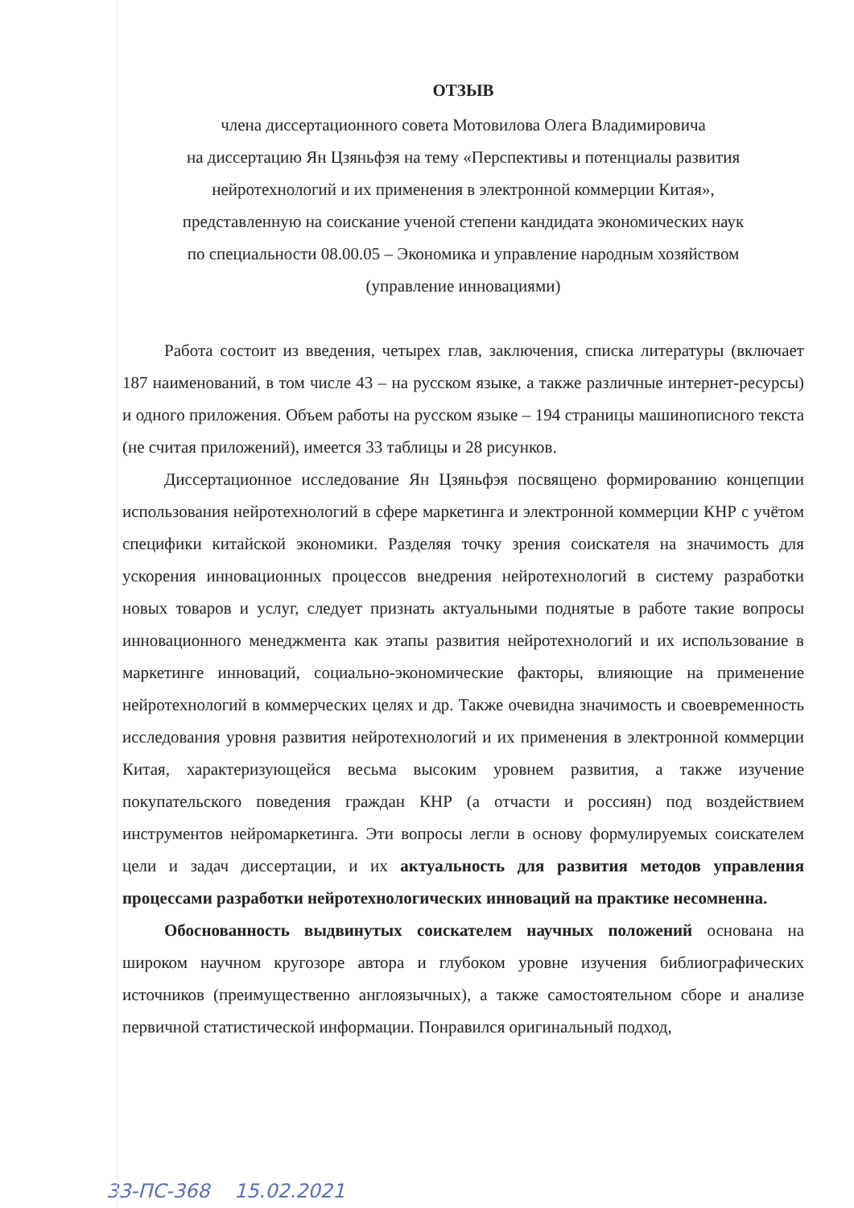ОТЗЫВ
члена диссертационного совета Мотовилова Олега Владимировича
на диссертацию Ян Цзяньфэя на тему «Перспективы и потенциалы развития
нейротехнологий и их применения в электронной коммерции Китая»,
представленную на соискание ученой степени кандидата экономических наук
по специальности 08.00.05 – Экономика и управление народным хозяйством
(управление инновациями)
Работа состоит из введения, четырех глав, заключения, списка литературы (включает 187 наименований, в том числе 43 – на русском языке, а также различные интернет-ресурсы) и одного приложения. Объем работы на русском языке – 194 страницы машинописного текста (не считая приложений), имеется 33 таблицы и 28 рисунков.
Диссертационное исследование Ян Цзяньфэя посвящено формированию концепции использования нейротехнологий в сфере маркетинга и электронной коммерции КНР с учётом специфики китайской экономики. Разделяя точку зрения соискателя на значимость для ускорения инновационных процессов внедрения нейротехнологий в систему разработки новых товаров и услуг, следует признать актуальными поднятые в работе такие вопросы инновационного менеджмента как этапы развития нейротехнологий и их использование в маркетинге инноваций, социально-экономические факторы, влияющие на применение нейротехнологий в коммерческих целях и др. Также очевидна значимость и своевременность исследования уровня развития нейротехнологий и их применения в электронной коммерции Китая, характеризующейся весьма высоким уровнем развития, а также изучение покупательского поведения граждан КНР (а отчасти и россиян) под воздействием инструментов нейромаркетинга. Эти вопросы легли в основу формулируемых соискателем цели и задач диссертации, и их актуальность для развития методов управления процессами разработки нейротехнологических инноваций на практике несомненна.
Обоснованность выдвинутых соискателем научных положений основана на широком научном кругозоре автора и глубоком уровне изучения библиографических источников (преимущественно англоязычных), а также самостоятельном сборе и анализе первичной статистической информации. Понравился оригинальный подход,
33-ПС-368 15.02.2021